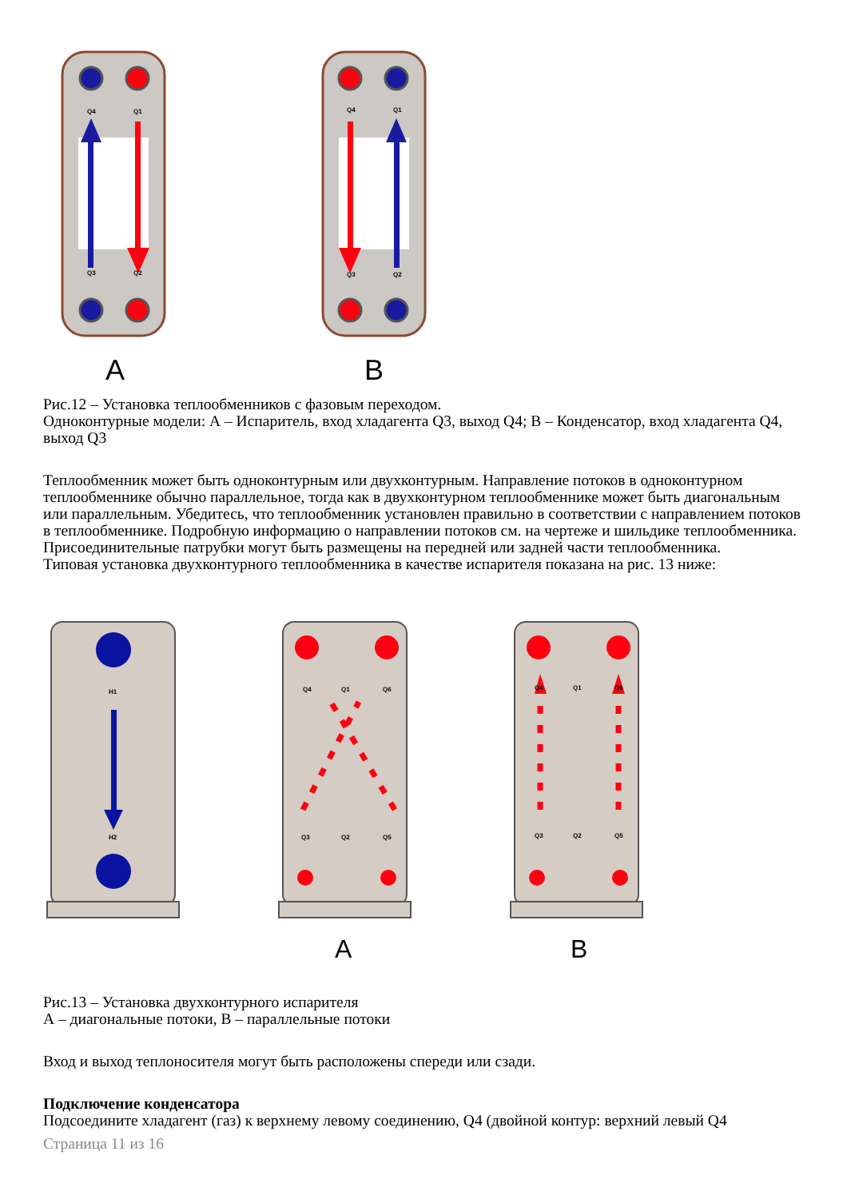Q4
Q1
Q3
Q2
Q4
Q1
Q3
Q2
A
B
Рис.12 – Установка теплообменников с фазовым переходом.
Одноконтурные модели: А – Испаритель, вход хладагента Q3, выход Q4; В – Конденсатор, вход хладагента Q4, выход Q3
Теплообменник может быть одноконтурным или двухконтурным. Направление потоков в одноконтурном теплообменнике обычно параллельное, тогда как в двухконтурном теплообменнике может быть диагональным или параллельным. Убедитесь, что теплообменник установлен правильно в соответствии с направлением потоков в теплообменнике. Подробную информацию о направлении потоков см. на чертеже и шильдике теплообменника.
Присоединительные патрубки могут быть размещены на передней или задней части теплообменника.
Типовая установка двухконтурного теплообменника в качестве испарителя показана на рис. 13 ниже:
H1
H2
Q4
Q1
Q6
Q3
Q2
Q5
Q4
Q1
Q6
Q3
Q2
Q5
A
B
Рис.13 – Установка двухконтурного испарителя
А – диагональные потоки, В – параллельные потоки
Вход и выход теплоносителя могут быть расположены спереди или сзади.
Подключение конденсатора
Подсоедините хладагент (газ) к верхнему левому соединению, Q4 (двойной контур: верхний левый Q4
Страница 11 из 16